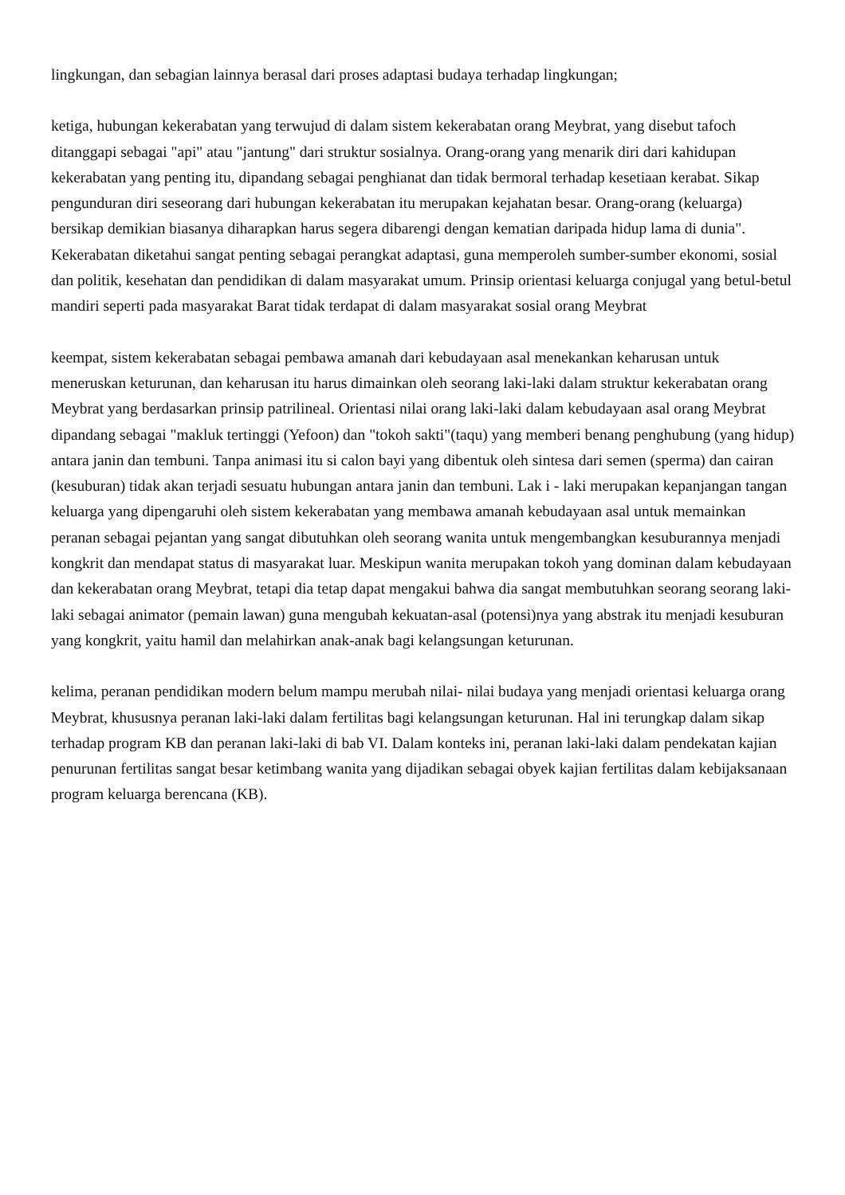lingkungan, dan sebagian lainnya berasal dari proses adaptasi budaya terhadap lingkungan;
ketiga, hubungan kekerabatan yang terwujud di dalam sistem kekerabatan orang Meybrat, yang disebut tafoch ditanggapi sebagai "api" atau "jantung" dari struktur sosialnya. Orang-orang yang menarik diri dari kahidupan kekerabatan yang penting itu, dipandang sebagai penghianat dan tidak bermoral terhadap kesetiaan kerabat. Sikap pengunduran diri seseorang dari hubungan kekerabatan itu merupakan kejahatan besar. Orang-orang (keluarga) bersikap demikian biasanya diharapkan harus segera dibarengi dengan kematian daripada hidup lama di dunia". Kekerabatan diketahui sangat penting sebagai perangkat adaptasi, guna memperoleh sumber-sumber ekonomi, sosial dan politik, kesehatan dan pendidikan di dalam masyarakat umum. Prinsip orientasi keluarga conjugal yang betul-betul mandiri seperti pada masyarakat Barat tidak terdapat di dalam masyarakat sosial orang Meybrat
keempat, sistem kekerabatan sebagai pembawa amanah dari kebudayaan asal menekankan keharusan untuk meneruskan keturunan, dan keharusan itu harus dimainkan oleh seorang laki-laki dalam struktur kekerabatan orang Meybrat yang berdasarkan prinsip patrilineal. Orientasi nilai orang laki-laki dalam kebudayaan asal orang Meybrat dipandang sebagai "makluk tertinggi (Yefoon) dan "tokoh sakti"(taqu) yang memberi benang penghubung (yang hidup) antara janin dan tembuni. Tanpa animasi itu si calon bayi yang dibentuk oleh sintesa dari semen (sperma) dan cairan (kesuburan) tidak akan terjadi sesuatu hubungan antara janin dan tembuni. Lak i - laki merupakan kepanjangan tangan keluarga yang dipengaruhi oleh sistem kekerabatan yang membawa amanah kebudayaan asal untuk memainkan peranan sebagai pejantan yang sangat dibutuhkan oleh seorang wanita untuk mengembangkan kesuburannya menjadi kongkrit dan mendapat status di masyarakat luar. Meskipun wanita merupakan tokoh yang dominan dalam kebudayaan dan kekerabatan orang Meybrat, tetapi dia tetap dapat mengakui bahwa dia sangat membutuhkan seorang seorang laki-laki sebagai animator (pemain lawan) guna mengubah kekuatan-asal (potensi)nya yang abstrak itu menjadi kesuburan yang kongkrit, yaitu hamil dan melahirkan anak-anak bagi kelangsungan keturunan.
kelima, peranan pendidikan modern belum mampu merubah nilai- nilai budaya yang menjadi orientasi keluarga orang Meybrat, khususnya peranan laki-laki dalam fertilitas bagi kelangsungan keturunan. Hal ini terungkap dalam sikap terhadap program KB dan peranan laki-laki di bab VI. Dalam konteks ini, peranan laki-laki dalam pendekatan kajian penurunan fertilitas sangat besar ketimbang wanita yang dijadikan sebagai obyek kajian fertilitas dalam kebijaksanaan program keluarga berencana (KB).